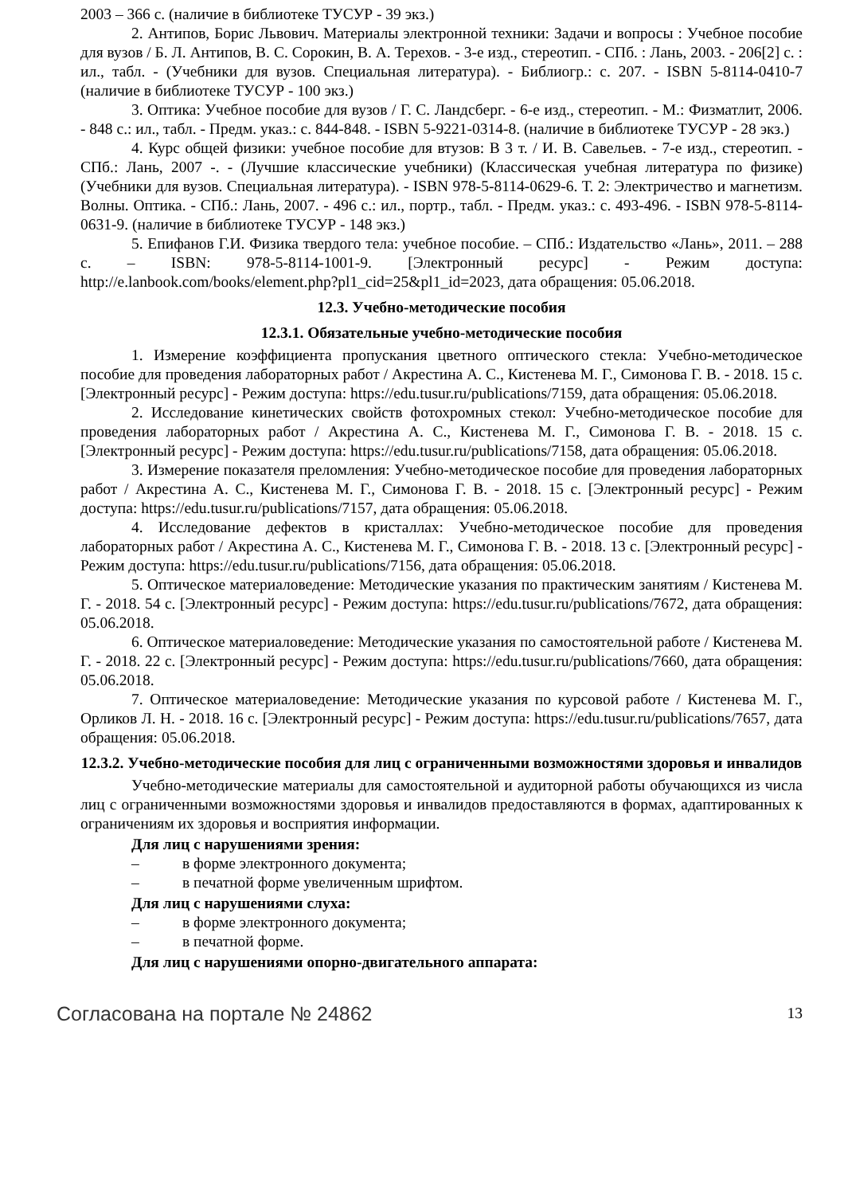2003 – 366 с. (наличие в библиотеке ТУСУР - 39 экз.)
2. Антипов, Борис Львович. Материалы электронной техники: Задачи и вопросы : Учебное пособие для вузов / Б. Л. Антипов, В. С. Сорокин, В. А. Терехов. - 3-е изд., стереотип. - СПб. : Лань, 2003. - 206[2] с. : ил., табл. - (Учебники для вузов. Специальная литература). - Библиогр.: с. 207. - ISBN 5-8114-0410-7 (наличие в библиотеке ТУСУР - 100 экз.)
3. Оптика: Учебное пособие для вузов / Г. С. Ландсберг. - 6-е изд., стереотип. - М.: Физматлит, 2006. - 848 с.: ил., табл. - Предм. указ.: с. 844-848. - ISBN 5-9221-0314-8. (наличие в библиотеке ТУСУР - 28 экз.)
4. Курс общей физики: учебное пособие для втузов: В 3 т. / И. В. Савельев. - 7-е изд., стереотип. - СПб.: Лань, 2007 -. - (Лучшие классические учебники) (Классическая учебная литература по физике) (Учебники для вузов. Специальная литература). - ISBN 978-5-8114-0629-6. Т. 2: Электричество и магнетизм. Волны. Оптика. - СПб.: Лань, 2007. - 496 с.: ил., портр., табл. - Предм. указ.: с. 493-496. - ISBN 978-5-8114-0631-9. (наличие в библиотеке ТУСУР - 148 экз.)
5. Епифанов Г.И. Физика твердого тела: учебное пособие. – СПб.: Издательство «Лань», 2011. – 288 с. – ISBN: 978-5-8114-1001-9. [Электронный ресурс] - Режим доступа: http://e.lanbook.com/books/element.php?pl1_cid=25&pl1_id=2023, дата обращения: 05.06.2018.
12.3. Учебно-методические пособия
12.3.1. Обязательные учебно-методические пособия
1. Измерение коэффициента пропускания цветного оптического стекла: Учебно-методическое пособие для проведения лабораторных работ / Акрестина А. С., Кистенева М. Г., Симонова Г. В. - 2018. 15 с. [Электронный ресурс] - Режим доступа: https://edu.tusur.ru/publications/7159, дата обращения: 05.06.2018.
2. Исследование кинетических свойств фотохромных стекол: Учебно-методическое пособие для проведения лабораторных работ / Акрестина А. С., Кистенева М. Г., Симонова Г. В. - 2018. 15 с. [Электронный ресурс] - Режим доступа: https://edu.tusur.ru/publications/7158, дата обращения: 05.06.2018.
3. Измерение показателя преломления: Учебно-методическое пособие для проведения лабораторных работ / Акрестина А. С., Кистенева М. Г., Симонова Г. В. - 2018. 15 с. [Электронный ресурс] - Режим доступа: https://edu.tusur.ru/publications/7157, дата обращения: 05.06.2018.
4. Исследование дефектов в кристаллах: Учебно-методическое пособие для проведения лабораторных работ / Акрестина А. С., Кистенева М. Г., Симонова Г. В. - 2018. 13 с. [Электронный ресурс] - Режим доступа: https://edu.tusur.ru/publications/7156, дата обращения: 05.06.2018.
5. Оптическое материаловедение: Методические указания по практическим занятиям / Кистенева М. Г. - 2018. 54 с. [Электронный ресурс] - Режим доступа: https://edu.tusur.ru/publications/7672, дата обращения: 05.06.2018.
6. Оптическое материаловедение: Методические указания по самостоятельной работе / Кистенева М. Г. - 2018. 22 с. [Электронный ресурс] - Режим доступа: https://edu.tusur.ru/publications/7660, дата обращения: 05.06.2018.
7. Оптическое материаловедение: Методические указания по курсовой работе / Кистенева М. Г., Орликов Л. Н. - 2018. 16 с. [Электронный ресурс] - Режим доступа: https://edu.tusur.ru/publications/7657, дата обращения: 05.06.2018.
12.3.2. Учебно-методические пособия для лиц с ограниченными возможностями здоровья и инвалидов
Учебно-методические материалы для самостоятельной и аудиторной работы обучающихся из числа лиц с ограниченными возможностями здоровья и инвалидов предоставляются в формах, адаптированных к ограничениям их здоровья и восприятия информации.
Для лиц с нарушениями зрения:
– в форме электронного документа;
– в печатной форме увеличенным шрифтом.
Для лиц с нарушениями слуха:
– в форме электронного документа;
– в печатной форме.
Для лиц с нарушениями опорно-двигательного аппарата:
Согласована на портале № 24862
13